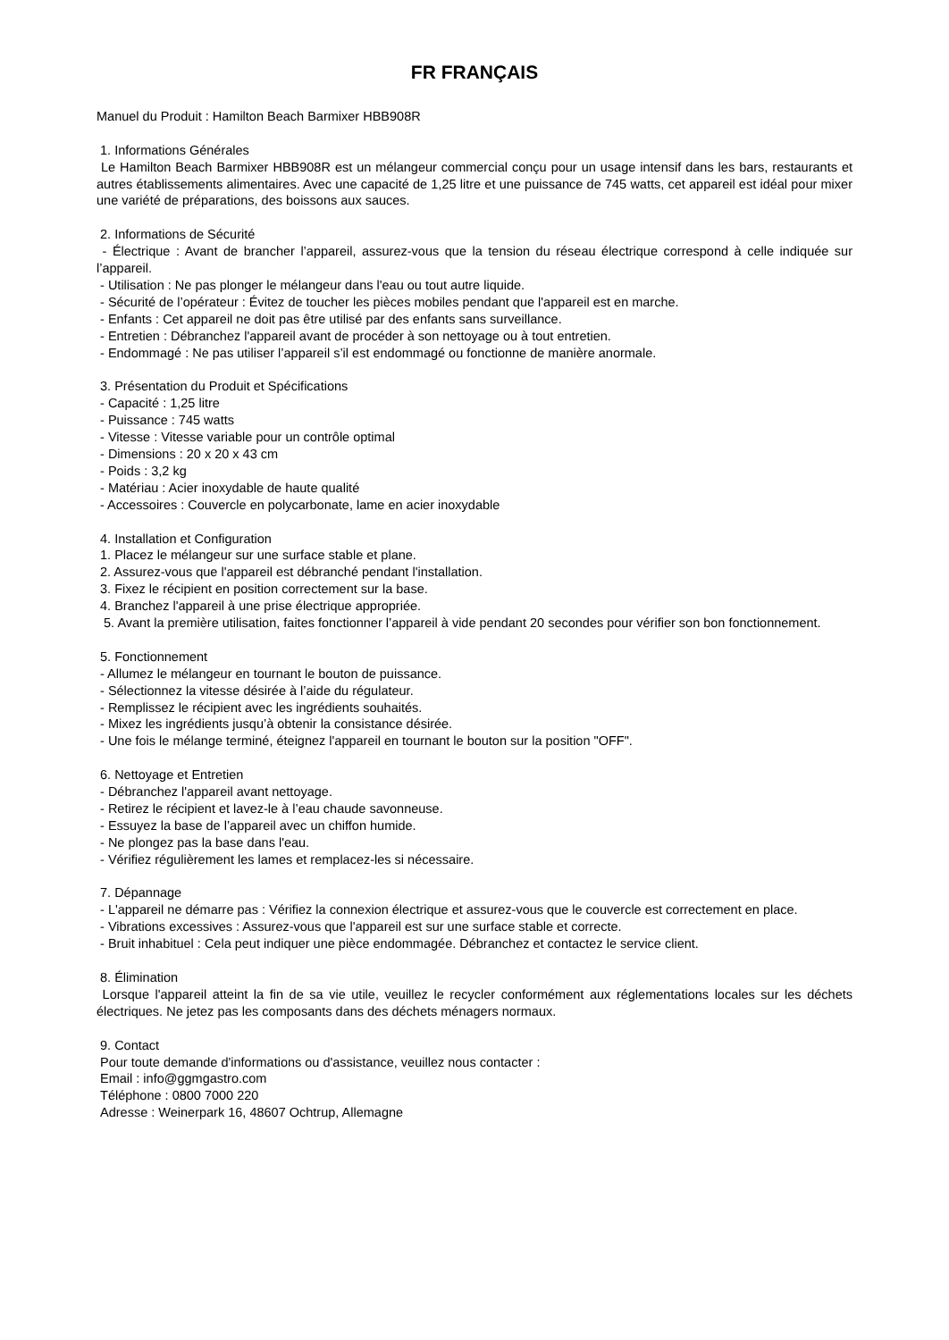FR FRANÇAIS
Manuel du Produit : Hamilton Beach Barmixer HBB908R
1. Informations Générales
Le Hamilton Beach Barmixer HBB908R est un mélangeur commercial conçu pour un usage intensif dans les bars, restaurants et autres établissements alimentaires. Avec une capacité de 1,25 litre et une puissance de 745 watts, cet appareil est idéal pour mixer une variété de préparations, des boissons aux sauces.
2. Informations de Sécurité
- Électrique : Avant de brancher l’appareil, assurez-vous que la tension du réseau électrique correspond à celle indiquée sur l’appareil.
- Utilisation : Ne pas plonger le mélangeur dans l'eau ou tout autre liquide.
- Sécurité de l’opérateur : Évitez de toucher les pièces mobiles pendant que l'appareil est en marche.
- Enfants : Cet appareil ne doit pas être utilisé par des enfants sans surveillance.
- Entretien : Débranchez l'appareil avant de procéder à son nettoyage ou à tout entretien.
- Endommagé : Ne pas utiliser l’appareil s’il est endommagé ou fonctionne de manière anormale.
3. Présentation du Produit et Spécifications
- Capacité : 1,25 litre
- Puissance : 745 watts
- Vitesse : Vitesse variable pour un contrôle optimal
- Dimensions : 20 x 20 x 43 cm
- Poids : 3,2 kg
- Matériau : Acier inoxydable de haute qualité
- Accessoires : Couvercle en polycarbonate, lame en acier inoxydable
4. Installation et Configuration
1. Placez le mélangeur sur une surface stable et plane.
2. Assurez-vous que l'appareil est débranché pendant l'installation.
3. Fixez le récipient en position correctement sur la base.
4. Branchez l'appareil à une prise électrique appropriée.
5. Avant la première utilisation, faites fonctionner l’appareil à vide pendant 20 secondes pour vérifier son bon fonctionnement.
5. Fonctionnement
- Allumez le mélangeur en tournant le bouton de puissance.
- Sélectionnez la vitesse désirée à l’aide du régulateur.
- Remplissez le récipient avec les ingrédients souhaités.
- Mixez les ingrédients jusqu’à obtenir la consistance désirée.
- Une fois le mélange terminé, éteignez l'appareil en tournant le bouton sur la position "OFF".
6. Nettoyage et Entretien
- Débranchez l'appareil avant nettoyage.
- Retirez le récipient et lavez-le à l’eau chaude savonneuse.
- Essuyez la base de l’appareil avec un chiffon humide.
- Ne plongez pas la base dans l'eau.
- Vérifiez régulièrement les lames et remplacez-les si nécessaire.
7. Dépannage
- L'appareil ne démarre pas : Vérifiez la connexion électrique et assurez-vous que le couvercle est correctement en place.
- Vibrations excessives : Assurez-vous que l'appareil est sur une surface stable et correcte.
- Bruit inhabituel : Cela peut indiquer une pièce endommagée. Débranchez et contactez le service client.
8. Élimination
Lorsque l'appareil atteint la fin de sa vie utile, veuillez le recycler conformément aux réglementations locales sur les déchets électriques. Ne jetez pas les composants dans des déchets ménagers normaux.
9. Contact
Pour toute demande d'informations ou d'assistance, veuillez nous contacter :
Email : info@ggmgastro.com
Téléphone : 0800 7000 220
Adresse : Weinerpark 16, 48607 Ochtrup, Allemagne